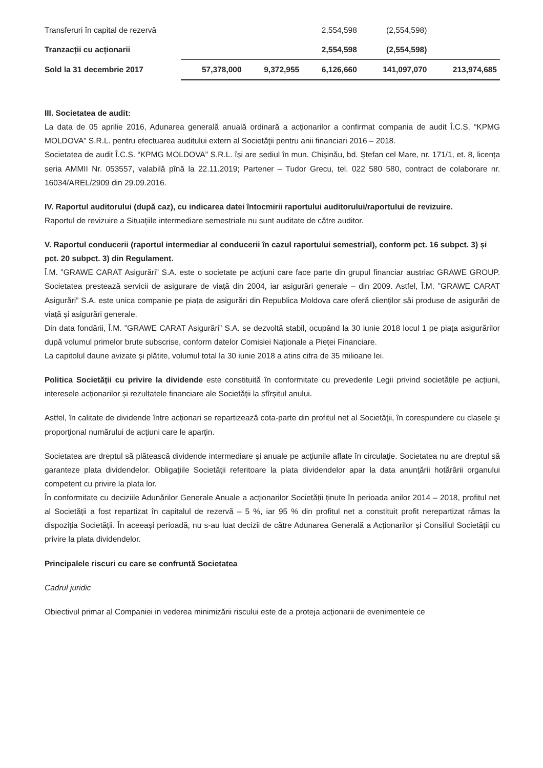| Transferuri în capital de rezervă | | | 2,554,598 | (2,554,598) | |
| Tranzacții cu acționarii | | | 2,554,598 | (2,554,598) | |
| Sold la 31 decembrie 2017 | 57,378,000 | 9,372,955 | 6,126,660 | 141,097,070 | 213,974,685 |
III. Societatea de audit:
La data de 05 aprilie 2016, Adunarea generală anuală ordinară a acționarilor a confirmat compania de audit Î.C.S. “KPMG MOLDOVA” S.R.L. pentru efectuarea auditului extern al Societăţii pentru anii financiari 2016 – 2018.
Societatea de audit Î.C.S. “KPMG MOLDOVA” S.R.L. își are sediul în mun. Chișinău, bd. Ștefan cel Mare, nr. 171/1, et. 8, licența seria AMMII Nr. 053557, valabilă pînă la 22.11.2019; Partener – Tudor Grecu, tel. 022 580 580, contract de colaborare nr. 16034/AREL/2909 din 29.09.2016.
IV. Raportul auditorului (după caz), cu indicarea datei întocmirii raportului auditorului/raportului de revizuire.
Raportul de revizuire a Situațiile intermediare semestriale nu sunt auditate de către auditor.
V. Raportul conducerii (raportul intermediar al conducerii în cazul raportului semestrial), conform pct. 16 subpct. 3) și pct. 20 subpct. 3) din Regulament.
Î.M. ”GRAWE CARAT Asigurări” S.A. este o societate pe acțiuni care face parte din grupul financiar austriac GRAWE GROUP. Societatea prestează servicii de asigurare de viață din 2004, iar asigurări generale – din 2009. Astfel, Î.M. ”GRAWE CARAT Asigurări” S.A. este unica companie pe piața de asigurări din Republica Moldova care oferă clienților săi produse de asigurări de viață și asigurări generale.
Din data fondării, Î.M. ”GRAWE CARAT Asigurări” S.A. se dezvoltă stabil, ocupând la 30 iunie 2018 locul 1 pe piața asigurărilor după volumul primelor brute subscrise, conform datelor Comisiei Naționale a Pieței Financiare.
La capitolul daune avizate și plătite, volumul total la 30 iunie 2018 a atins cifra de 35 milioane lei.
Politica Societății cu privire la dividende este constituită în conformitate cu prevederile Legii privind societățile pe acțiuni, interesele acționarilor și rezultatele financiare ale Societății la sfîrșitul anului.
Astfel, în calitate de dividende între acționari se repartizează cota-parte din profitul net al Societăţii, în corespundere cu clasele şi proporţional numărului de acţiuni care le aparţin.
Societatea are dreptul să plătească dividende intermediare şi anuale pe acţiunile aflate în circulaţie. Societatea nu are dreptul să garanteze plata dividendelor. Obligaţiile Societăţii referitoare la plata dividendelor apar la data anunţării hotărârii organului competent cu privire la plata lor.
În conformitate cu deciziile Adunărilor Generale Anuale a acționarilor Societății ținute în perioada anilor 2014 – 2018, profitul net al Societății a fost repartizat în capitalul de rezervă – 5 %, iar 95 % din profitul net a constituit profit nerepartizat rămas la dispoziția Societății. În aceeași perioadă, nu s-au luat decizii de către Adunarea Generală a Acționarilor și Consiliul Societății cu privire la plata dividendelor.
Principalele riscuri cu care se confruntă Societatea
Cadrul juridic
Obiectivul primar al Companiei in vederea minimizării riscului este de a proteja acționarii de evenimentele ce